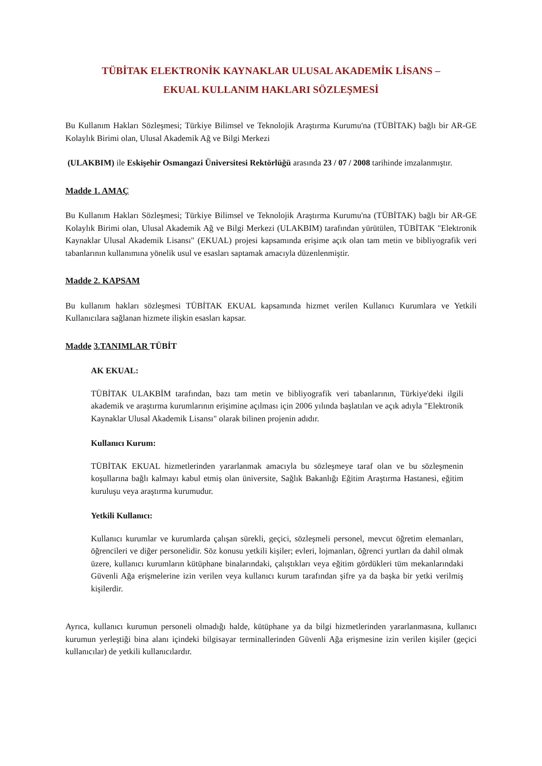TÜBİTAK ELEKTRONİK KAYNAKLAR ULUSAL AKADEMİK LİSANS –
EKUAL KULLANIM HAKLARI SÖZLEŞMESİ
Bu Kullanım Hakları Sözleşmesi; Türkiye Bilimsel ve Teknolojik Araştırma Kurumu'na (TÜBİTAK) bağlı bir AR-GE Kolaylık Birimi olan, Ulusal Akademik Ağ ve Bilgi Merkezi
(ULAKBIM) ile Eskişehir Osmangazi Üniversitesi Rektörlüğü arasında 23 / 07 / 2008 tarihinde imzalanmıştır.
Madde 1. AMAÇ
Bu Kullanım Hakları Sözleşmesi; Türkiye Bilimsel ve Teknolojik Araştırma Kurumu'na (TÜBİTAK) bağlı bir AR-GE Kolaylık Birimi olan, Ulusal Akademik Ağ ve Bilgi Merkezi (ULAKBIM) tarafından yürütülen, TÜBİTAK "Elektronik Kaynaklar Ulusal Akademik Lisansı" (EKUAL) projesi kapsamında erişime açık olan tam metin ve bibliyografik veri tabanlarının kullanımına yönelik usul ve esasları saptamak amacıyla düzenlenmiştir.
Madde 2. KAPSAM
Bu kullanım hakları sözleşmesi TÜBİTAK EKUAL kapsamında hizmet verilen Kullanıcı Kurumlara ve Yetkili Kullanıcılara sağlanan hizmete ilişkin esasları kapsar.
Madde 3.TANIMLAR TÜBİT
AK EKUAL:
TÜBİTAK ULAKBİM tarafından, bazı tam metin ve bibliyografik veri tabanlarının, Türkiye'deki ilgili akademik ve araştırma kurumlarının erişimine açılması için 2006 yılında başlatılan ve açık adıyla "Elektronik Kaynaklar Ulusal Akademik Lisansı" olarak bilinen projenin adıdır.
Kullanıcı Kurum:
TÜBİTAK EKUAL hizmetlerinden yararlanmak amacıyla bu sözleşmeye taraf olan ve bu sözleşmenin koşullarına bağlı kalmayı kabul etmiş olan üniversite, Sağlık Bakanlığı Eğitim Araştırma Hastanesi, eğitim kuruluşu veya araştırma kurumudur.
Yetkili Kullanıcı:
Kullanıcı kurumlar ve kurumlarda çalışan sürekli, geçici, sözleşmeli personel, mevcut öğretim elemanları, öğrencileri ve diğer personelidir. Söz konusu yetkili kişiler; evleri, lojmanları, öğrenci yurtları da dahil olmak üzere, kullanıcı kurumların kütüphane binalarındaki, çalıştıkları veya eğitim gördükleri tüm mekanlarındaki Güvenli Ağa erişmelerine izin verilen veya kullanıcı kurum tarafından şifre ya da başka bir yetki verilmiş kişilerdir.
Ayrıca, kullanıcı kurumun personeli olmadığı halde, kütüphane ya da bilgi hizmetlerinden yararlanmasına, kullanıcı kurumun yerleştiği bina alanı içindeki bilgisayar terminallerinden Güvenli Ağa erişmesine izin verilen kişiler (geçici kullanıcılar) de yetkili kullanıcılardır.